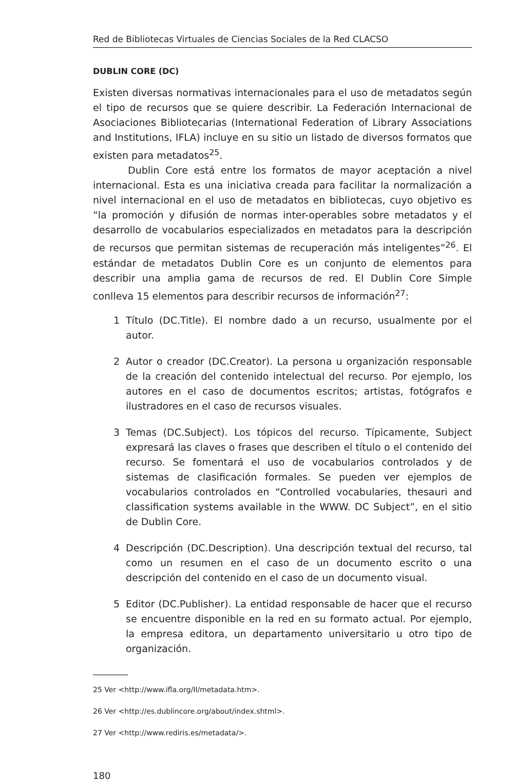Red de Bibliotecas Virtuales de Ciencias Sociales de la Red CLACSO
DUBLIN CORE (DC)
Existen diversas normativas internacionales para el uso de metadatos según el tipo de recursos que se quiere describir. La Federación Internacional de Asociaciones Bibliotecarias (International Federation of Library Associations and Institutions, IFLA) incluye en su sitio un listado de diversos formatos que existen para metadatos<sup>25</sup>.
Dublin Core está entre los formatos de mayor aceptación a nivel internacional. Esta es una iniciativa creada para facilitar la normalización a nivel internacional en el uso de metadatos en bibliotecas, cuyo objetivo es “la promoción y difusión de normas inter-operables sobre metadatos y el desarrollo de vocabularios especializados en metadatos para la descripción de recursos que permitan sistemas de recuperación más inteligentes”<sup>26</sup>. El estándar de metadatos Dublin Core es un conjunto de elementos para describir una amplia gama de recursos de red. El Dublin Core Simple conlleva 15 elementos para describir recursos de información<sup>27</sup>:
1 Título (DC.Title). El nombre dado a un recurso, usualmente por el autor.
2 Autor o creador (DC.Creator). La persona u organización responsable de la creación del contenido intelectual del recurso. Por ejemplo, los autores en el caso de documentos escritos; artistas, fotógrafos e ilustradores en el caso de recursos visuales.
3 Temas (DC.Subject). Los tópicos del recurso. Típicamente, Subject expresará las claves o frases que describen el título o el contenido del recurso. Se fomentará el uso de vocabularios controlados y de sistemas de clasificación formales. Se pueden ver ejemplos de vocabularios controlados en “Controlled vocabularies, thesauri and classification systems available in the WWW. DC Subject”, en el sitio de Dublin Core.
4 Descripción (DC.Description). Una descripción textual del recurso, tal como un resumen en el caso de un documento escrito o una descripción del contenido en el caso de un documento visual.
5 Editor (DC.Publisher). La entidad responsable de hacer que el recurso se encuentre disponible en la red en su formato actual. Por ejemplo, la empresa editora, un departamento universitario u otro tipo de organización.
25 Ver <http://www.ifla.org/II/metadata.htm>.
26 Ver <http://es.dublincore.org/about/index.shtml>.
27 Ver <http://www.rediris.es/metadata/>.
180